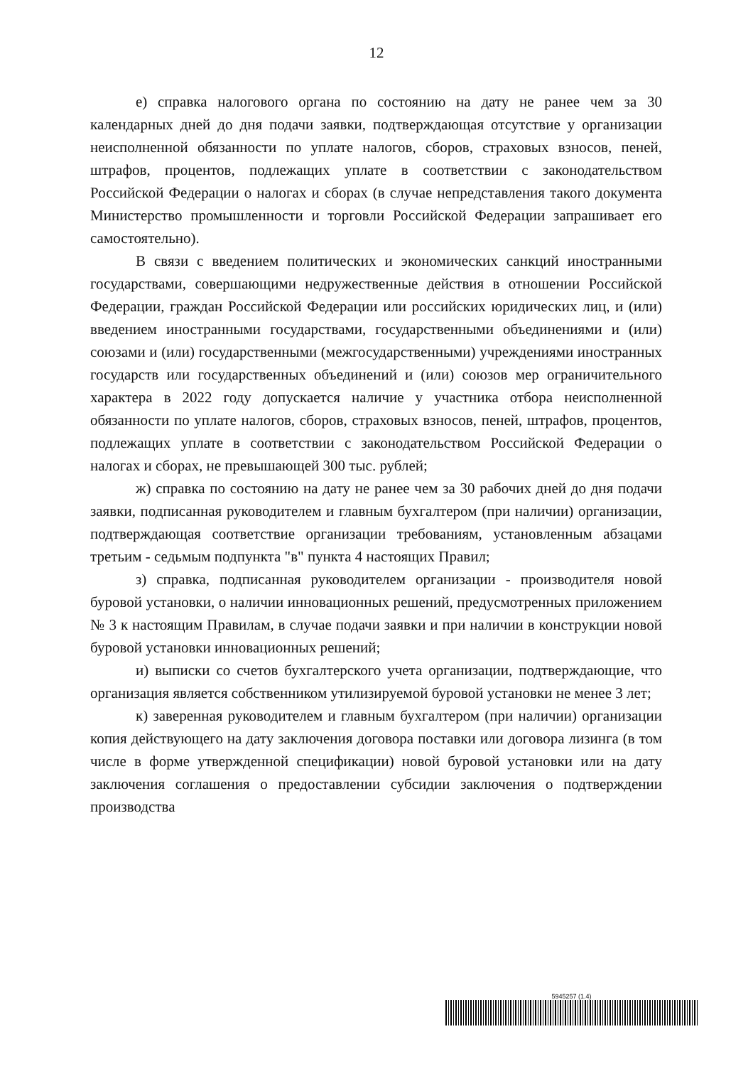12
е) справка налогового органа по состоянию на дату не ранее чем за 30 календарных дней до дня подачи заявки, подтверждающая отсутствие у организации неисполненной обязанности по уплате налогов, сборов, страховых взносов, пеней, штрафов, процентов, подлежащих уплате в соответствии с законодательством Российской Федерации о налогах и сборах (в случае непредставления такого документа Министерство промышленности и торговли Российской Федерации запрашивает его самостоятельно).
В связи с введением политических и экономических санкций иностранными государствами, совершающими недружественные действия в отношении Российской Федерации, граждан Российской Федерации или российских юридических лиц, и (или) введением иностранными государствами, государственными объединениями и (или) союзами и (или) государственными (межгосударственными) учреждениями иностранных государств или государственных объединений и (или) союзов мер ограничительного характера в 2022 году допускается наличие у участника отбора неисполненной обязанности по уплате налогов, сборов, страховых взносов, пеней, штрафов, процентов, подлежащих уплате в соответствии с законодательством Российской Федерации о налогах и сборах, не превышающей 300 тыс. рублей;
ж) справка по состоянию на дату не ранее чем за 30 рабочих дней до дня подачи заявки, подписанная руководителем и главным бухгалтером (при наличии) организации, подтверждающая соответствие организации требованиям, установленным абзацами третьим - седьмым подпункта "в" пункта 4 настоящих Правил;
з) справка, подписанная руководителем организации - производителя новой буровой установки, о наличии инновационных решений, предусмотренных приложением № 3 к настоящим Правилам, в случае подачи заявки и при наличии в конструкции новой буровой установки инновационных решений;
и) выписки со счетов бухгалтерского учета организации, подтверждающие, что организация является собственником утилизируемой буровой установки не менее 3 лет;
к) заверенная руководителем и главным бухгалтером (при наличии) организации копия действующего на дату заключения договора поставки или договора лизинга (в том числе в форме утвержденной спецификации) новой буровой установки или на дату заключения соглашения о предоставлении субсидии заключения о подтверждении производства
5945257 (1.4)